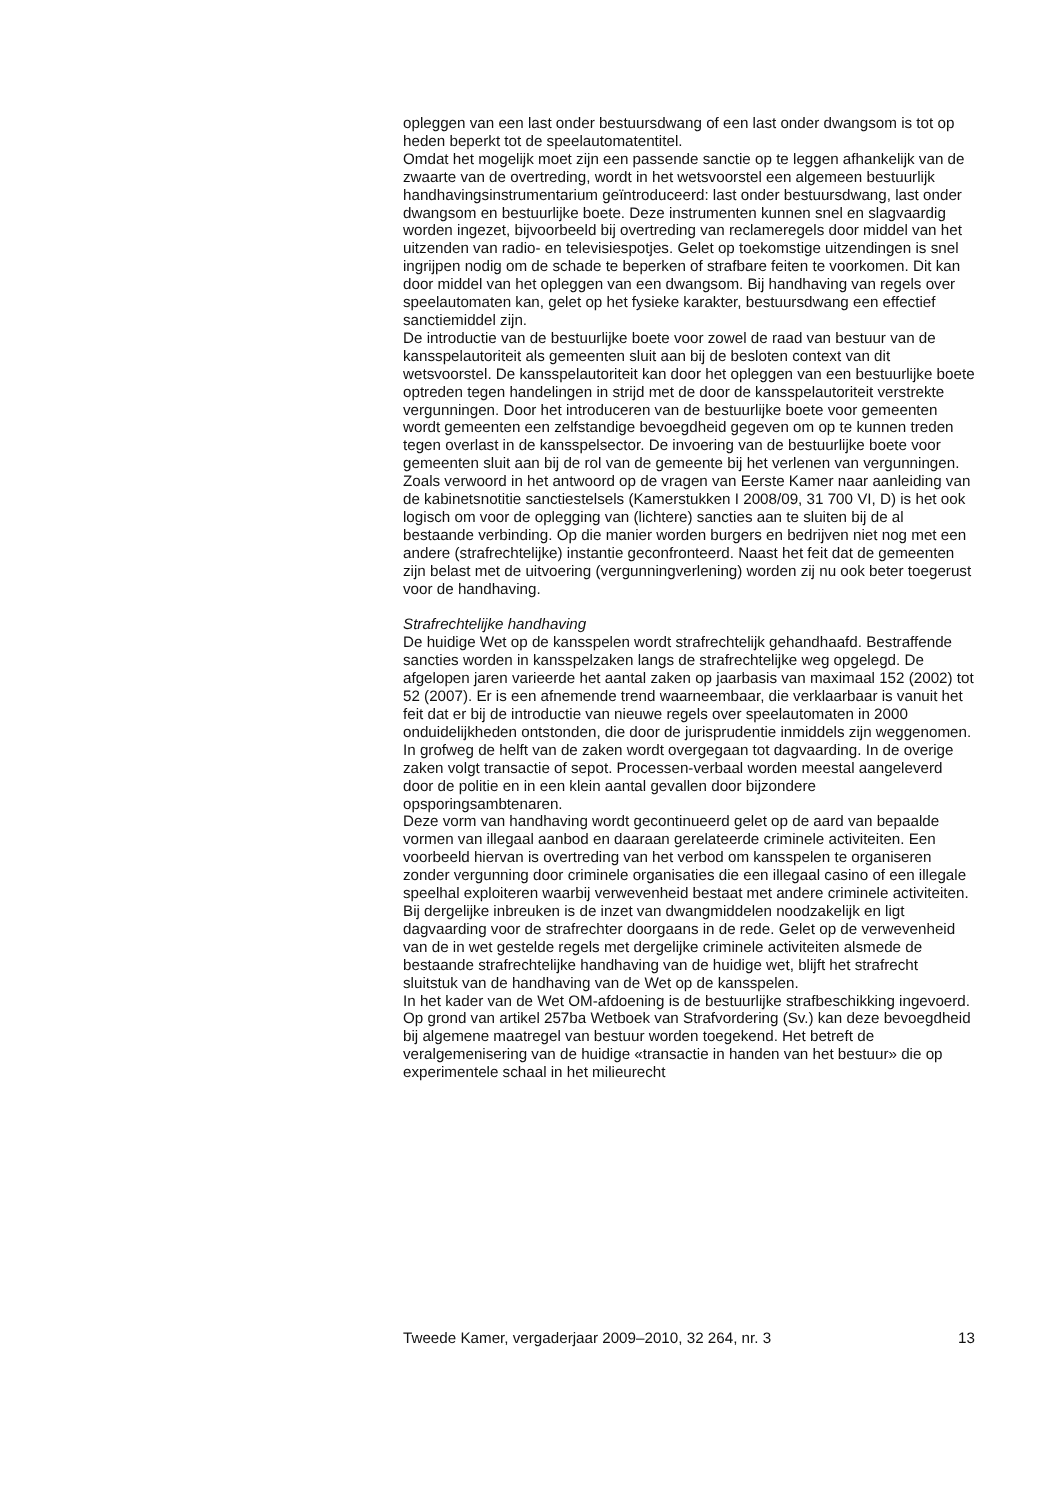opleggen van een last onder bestuursdwang of een last onder dwangsom is tot op heden beperkt tot de speelautomatentitel.
Omdat het mogelijk moet zijn een passende sanctie op te leggen afhankelijk van de zwaarte van de overtreding, wordt in het wetsvoorstel een algemeen bestuurlijk handhavingsinstrumentarium geïntroduceerd: last onder bestuursdwang, last onder dwangsom en bestuurlijke boete. Deze instrumenten kunnen snel en slagvaardig worden ingezet, bijvoorbeeld bij overtreding van reclameregels door middel van het uitzenden van radio- en televisiespotjes. Gelet op toekomstige uitzendingen is snel ingrijpen nodig om de schade te beperken of strafbare feiten te voorkomen. Dit kan door middel van het opleggen van een dwangsom. Bij handhaving van regels over speelautomaten kan, gelet op het fysieke karakter, bestuursdwang een effectief sanctiemiddel zijn.
De introductie van de bestuurlijke boete voor zowel de raad van bestuur van de kansspelautoriteit als gemeenten sluit aan bij de besloten context van dit wetsvoorstel. De kansspelautoriteit kan door het opleggen van een bestuurlijke boete optreden tegen handelingen in strijd met de door de kansspelautoriteit verstrekte vergunningen. Door het introduceren van de bestuurlijke boete voor gemeenten wordt gemeenten een zelfstandige bevoegdheid gegeven om op te kunnen treden tegen overlast in de kansspelsector. De invoering van de bestuurlijke boete voor gemeenten sluit aan bij de rol van de gemeente bij het verlenen van vergunningen. Zoals verwoord in het antwoord op de vragen van Eerste Kamer naar aanleiding van de kabinetsnotitie sanctiestelsels (Kamerstukken I 2008/09, 31 700 VI, D) is het ook logisch om voor de oplegging van (lichtere) sancties aan te sluiten bij de al bestaande verbinding. Op die manier worden burgers en bedrijven niet nog met een andere (strafrechtelijke) instantie geconfronteerd. Naast het feit dat de gemeenten zijn belast met de uitvoering (vergunningverlening) worden zij nu ook beter toegerust voor de handhaving.
Strafrechtelijke handhaving
De huidige Wet op de kansspelen wordt strafrechtelijk gehandhaafd. Bestraffende sancties worden in kansspelzaken langs de strafrechtelijke weg opgelegd. De afgelopen jaren varieerde het aantal zaken op jaarbasis van maximaal 152 (2002) tot 52 (2007). Er is een afnemende trend waarneembaar, die verklaarbaar is vanuit het feit dat er bij de introductie van nieuwe regels over speelautomaten in 2000 onduidelijkheden ontstonden, die door de jurisprudentie inmiddels zijn weggenomen. In grofweg de helft van de zaken wordt overgegaan tot dagvaarding. In de overige zaken volgt transactie of sepot. Processen-verbaal worden meestal aangeleverd door de politie en in een klein aantal gevallen door bijzondere opsporingsambtenaren.
Deze vorm van handhaving wordt gecontinueerd gelet op de aard van bepaalde vormen van illegaal aanbod en daaraan gerelateerde criminele activiteiten. Een voorbeeld hiervan is overtreding van het verbod om kansspelen te organiseren zonder vergunning door criminele organisaties die een illegaal casino of een illegale speelhal exploiteren waarbij verwevenheid bestaat met andere criminele activiteiten. Bij dergelijke inbreuken is de inzet van dwangmiddelen noodzakelijk en ligt dagvaarding voor de strafrechter doorgaans in de rede. Gelet op de verwevenheid van de in wet gestelde regels met dergelijke criminele activiteiten alsmede de bestaande strafrechtelijke handhaving van de huidige wet, blijft het strafrecht sluitstuk van de handhaving van de Wet op de kansspelen.
In het kader van de Wet OM-afdoening is de bestuurlijke strafbeschikking ingevoerd. Op grond van artikel 257ba Wetboek van Strafvordering (Sv.) kan deze bevoegdheid bij algemene maatregel van bestuur worden toegekend. Het betreft de veralgemenisering van de huidige «transactie in handen van het bestuur» die op experimentele schaal in het milieurecht
Tweede Kamer, vergaderjaar 2009–2010, 32 264, nr. 3 13